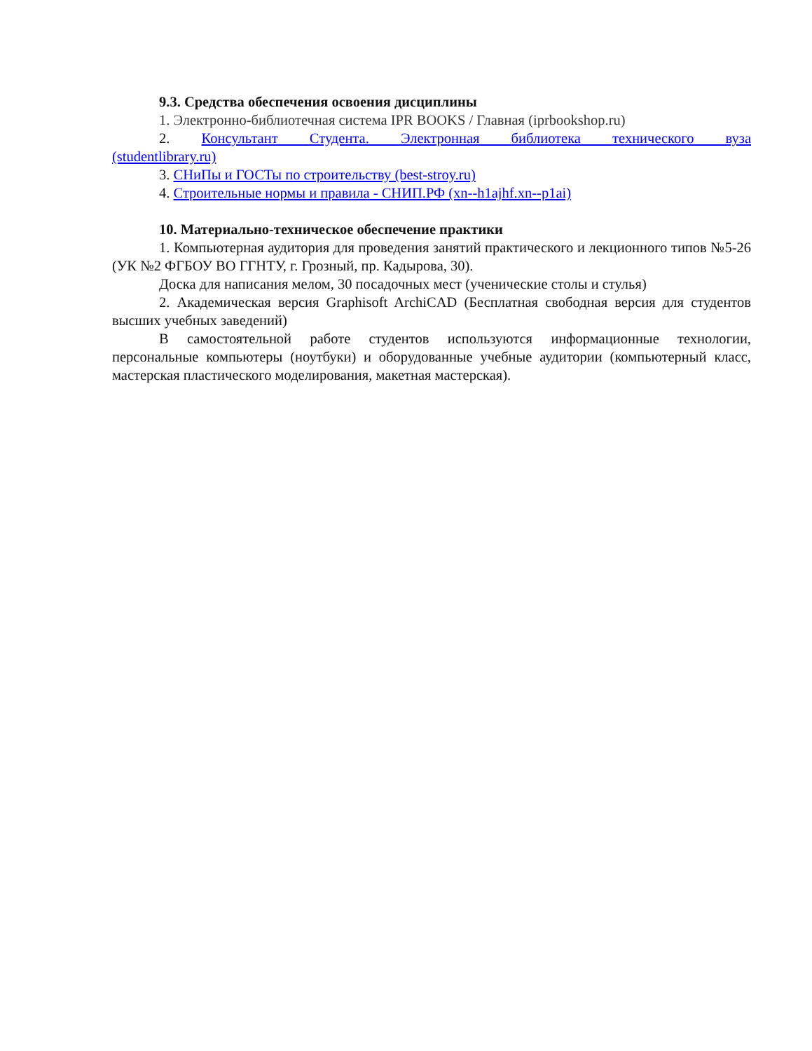9.3. Средства обеспечения освоения дисциплины
1. Электронно-библиотечная система IPR BOOKS / Главная (iprbookshop.ru)
2. Консультант Студента. Электронная библиотека технического вуза
(studentlibrary.ru)
3. СНиПы и ГОСТы по строительству (best-stroy.ru)
4. Строительные нормы и правила - СНИП.РФ (xn--h1ajhf.xn--p1ai)
10. Материально-техническое обеспечение практики
1. Компьютерная аудитория для проведения занятий практического и лекционного типов №5-26 (УК №2 ФГБОУ ВО ГГНТУ, г. Грозный, пр. Кадырова, 30).
Доска для написания мелом, 30 посадочных мест (ученические столы и стулья)
2. Академическая версия Graphisoft ArchiCAD (Бесплатная свободная версия для студентов высших учебных заведений)
В самостоятельной работе студентов используются информационные технологии, персональные компьютеры (ноутбуки) и оборудованные учебные аудитории (компьютерный класс, мастерская пластического моделирования, макетная мастерская).